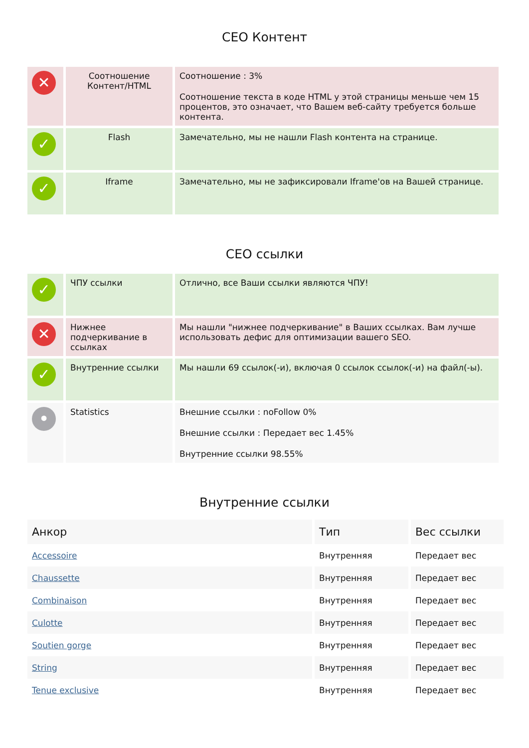СЕО Контент
| ✕ | Соотношение Контент/HTML | Соотношение : 3% Соотношение текста в коде HTML у этой страницы меньше чем 15 процентов, это означает, что Вашем веб-сайту требуется больше контента. |
| ✓ | Flash | Замечательно, мы не нашли Flash контента на странице. |
| ✓ | Iframe | Замечательно, мы не зафиксировали Iframe'ов на Вашей странице. |
СЕО ссылки
| ✓ | ЧПУ ссылки | Отлично, все Ваши ссылки являются ЧПУ! |
| ✕ | Нижнее подчеркивание в ссылках | Мы нашли "нижнее подчеркивание" в Ваших ссылках. Вам лучше использовать дефис для оптимизации вашего SEO. |
| ✓ | Внутренние ссылки | Мы нашли 69 ссылок(-и), включая 0 ссылок ссылок(-и) на файл(-ы). |
| • | Statistics | Внешние ссылки : noFollow 0% Внешние ссылки : Передает вес 1.45% Внутренние ссылки 98.55% |
Внутренние ссылки
| Анкор | Тип | Вес ссылки |
| --- | --- | --- |
| Accessoire | Внутренняя | Передает вес |
| Chaussette | Внутренняя | Передает вес |
| Combinaison | Внутренняя | Передает вес |
| Culotte | Внутренняя | Передает вес |
| Soutien gorge | Внутренняя | Передает вес |
| String | Внутренняя | Передает вес |
| Tenue exclusive | Внутренняя | Передает вес |